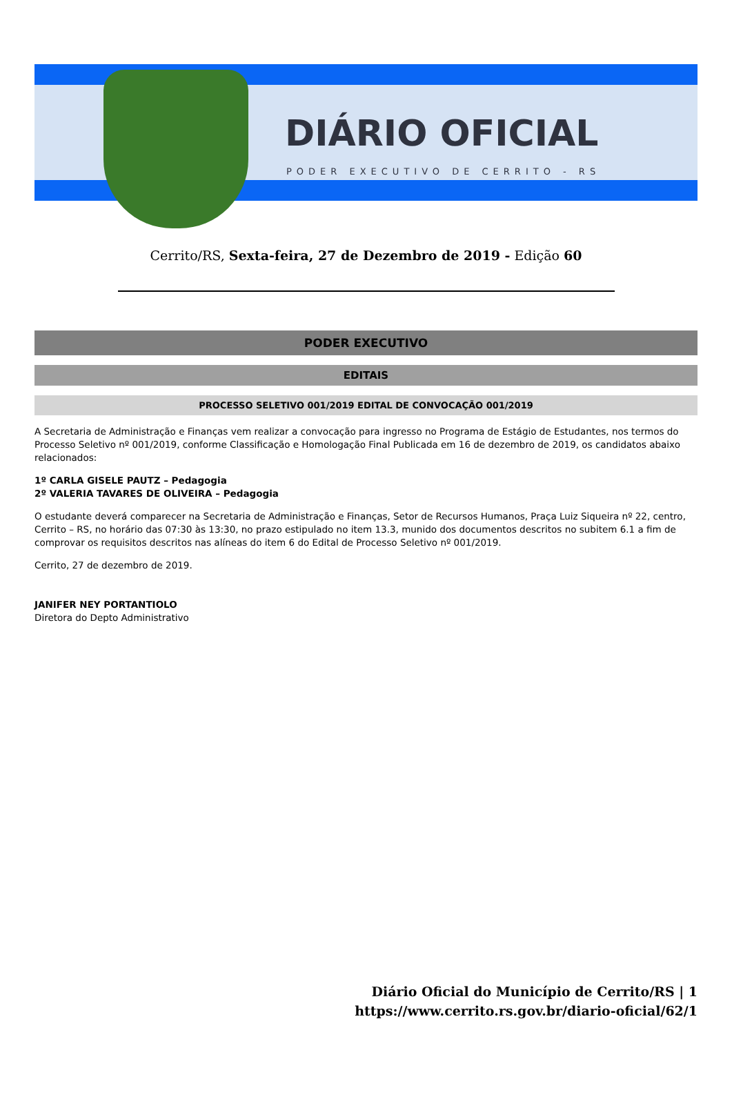DIÁRIO OFICIAL
PODER EXECUTIVO DE CERRITO - RS
Cerrito/RS, Sexta-feira, 27 de Dezembro de 2019 - Edição 60
PODER EXECUTIVO
EDITAIS
PROCESSO SELETIVO 001/2019 EDITAL DE CONVOCAÇÃO 001/2019
A Secretaria de Administração e Finanças vem realizar a convocação para ingresso no Programa de Estágio de Estudantes, nos termos do Processo Seletivo nº 001/2019, conforme Classificação e Homologação Final Publicada em 16 de dezembro de 2019, os candidatos abaixo relacionados:
1º CARLA GISELE PAUTZ – Pedagogia
2º VALERIA TAVARES DE OLIVEIRA – Pedagogia
O estudante deverá comparecer na Secretaria de Administração e Finanças, Setor de Recursos Humanos, Praça Luiz Siqueira nº 22, centro, Cerrito – RS, no horário das 07:30 às 13:30, no prazo estipulado no item 13.3, munido dos documentos descritos no subitem 6.1 a fim de comprovar os requisitos descritos nas alíneas do item 6 do Edital de Processo Seletivo nº 001/2019.
Cerrito, 27 de dezembro de 2019.
JANIFER NEY PORTANTIOLO
Diretora do Depto Administrativo
Diário Oficial do Município de Cerrito/RS | 1
https://www.cerrito.rs.gov.br/diario-oficial/62/1